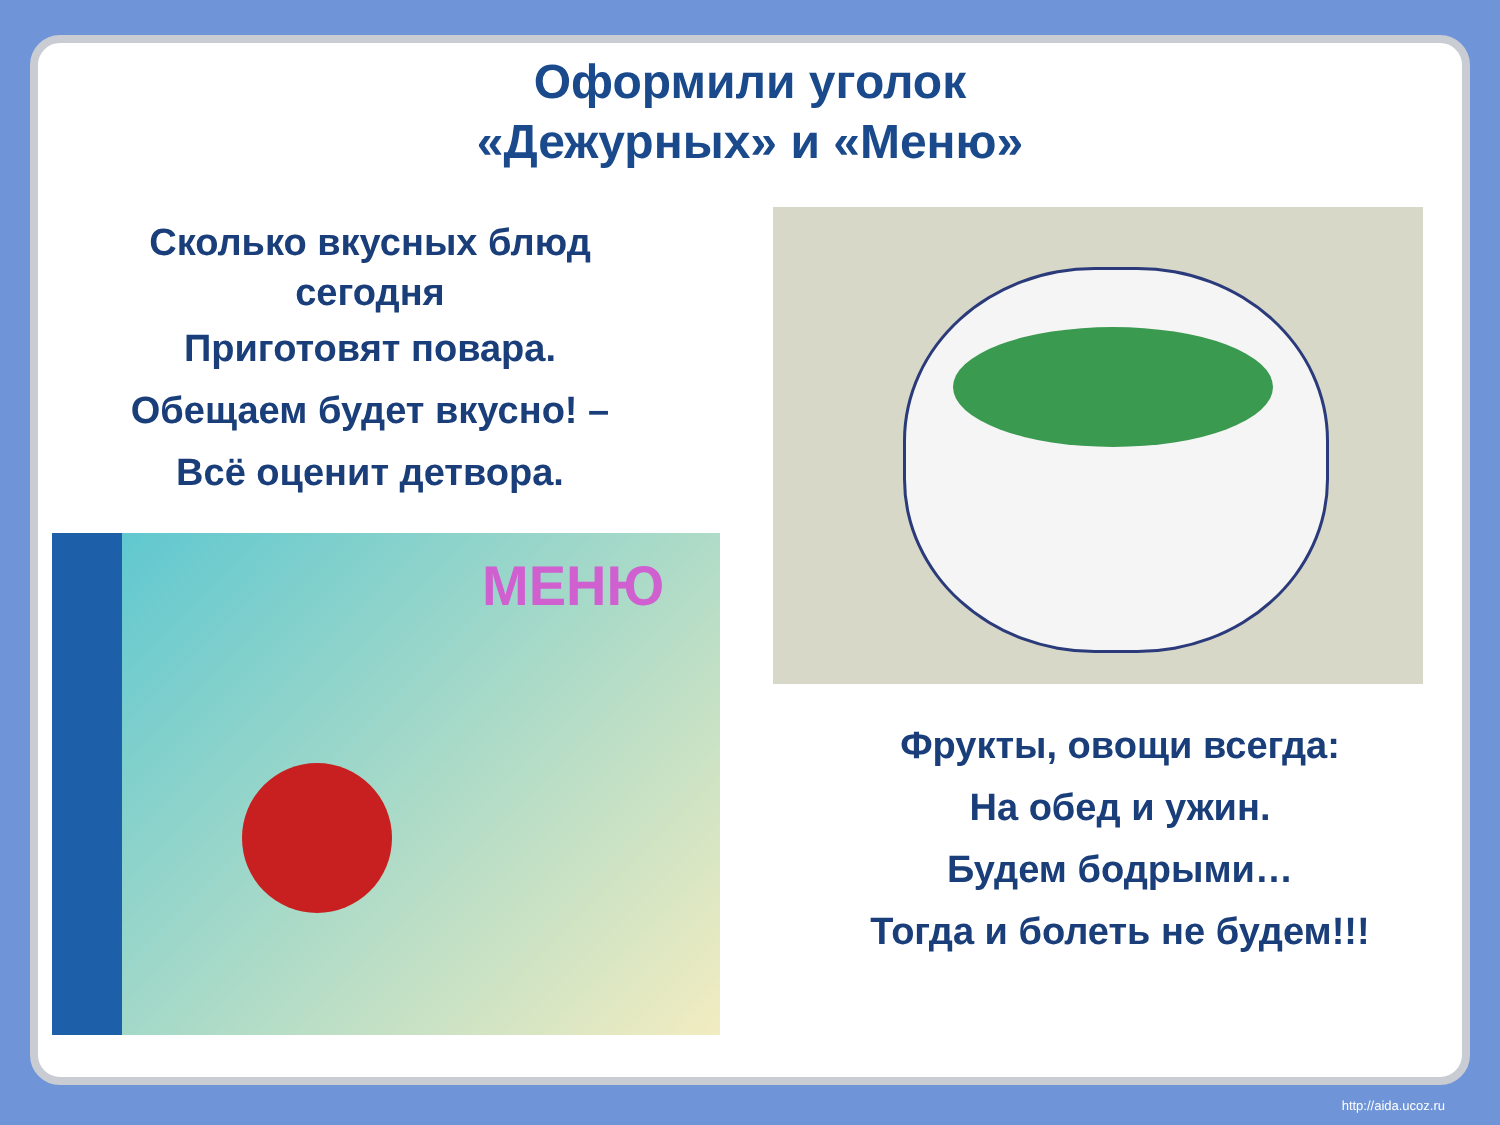Оформили уголок
«Дежурных» и «Меню»
Сколько вкусных блюд
сегодня
Приготовят повара.
Обещаем будет вкусно! –
Всё оценит детвора.
МЕНЮ
Фрукты, овощи всегда:
На обед и ужин.
Будем бодрыми…
Тогда и болеть не будем!!!
http://aida.ucoz.ru